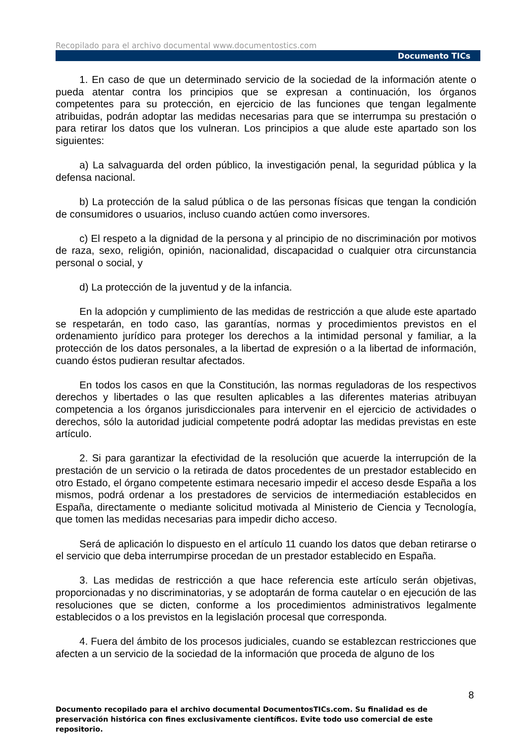Recopilado para el archivo documental www.documentostics.com
Documento TICs
1. En caso de que un determinado servicio de la sociedad de la información atente o pueda atentar contra los principios que se expresan a continuación, los órganos competentes para su protección, en ejercicio de las funciones que tengan legalmente atribuidas, podrán adoptar las medidas necesarias para que se interrumpa su prestación o para retirar los datos que los vulneran. Los principios a que alude este apartado son los siguientes:
a) La salvaguarda del orden público, la investigación penal, la seguridad pública y la defensa nacional.
b) La protección de la salud pública o de las personas físicas que tengan la condición de consumidores o usuarios, incluso cuando actúen como inversores.
c) El respeto a la dignidad de la persona y al principio de no discriminación por motivos de raza, sexo, religión, opinión, nacionalidad, discapacidad o cualquier otra circunstancia personal o social, y
d) La protección de la juventud y de la infancia.
En la adopción y cumplimiento de las medidas de restricción a que alude este apartado se respetarán, en todo caso, las garantías, normas y procedimientos previstos en el ordenamiento jurídico para proteger los derechos a la intimidad personal y familiar, a la protección de los datos personales, a la libertad de expresión o a la libertad de información, cuando éstos pudieran resultar afectados.
En todos los casos en que la Constitución, las normas reguladoras de los respectivos derechos y libertades o las que resulten aplicables a las diferentes materias atribuyan competencia a los órganos jurisdiccionales para intervenir en el ejercicio de actividades o derechos, sólo la autoridad judicial competente podrá adoptar las medidas previstas en este artículo.
2. Si para garantizar la efectividad de la resolución que acuerde la interrupción de la prestación de un servicio o la retirada de datos procedentes de un prestador establecido en otro Estado, el órgano competente estimara necesario impedir el acceso desde España a los mismos, podrá ordenar a los prestadores de servicios de intermediación establecidos en España, directamente o mediante solicitud motivada al Ministerio de Ciencia y Tecnología, que tomen las medidas necesarias para impedir dicho acceso.
Será de aplicación lo dispuesto en el artículo 11 cuando los datos que deban retirarse o el servicio que deba interrumpirse procedan de un prestador establecido en España.
3. Las medidas de restricción a que hace referencia este artículo serán objetivas, proporcionadas y no discriminatorias, y se adoptarán de forma cautelar o en ejecución de las resoluciones que se dicten, conforme a los procedimientos administrativos legalmente establecidos o a los previstos en la legislación procesal que corresponda.
4. Fuera del ámbito de los procesos judiciales, cuando se establezcan restricciones que afecten a un servicio de la sociedad de la información que proceda de alguno de los
8
Documento recopilado para el archivo documental DocumentosTICs.com. Su finalidad es de preservación histórica con fines exclusivamente científicos. Evite todo uso comercial de este repositorio.